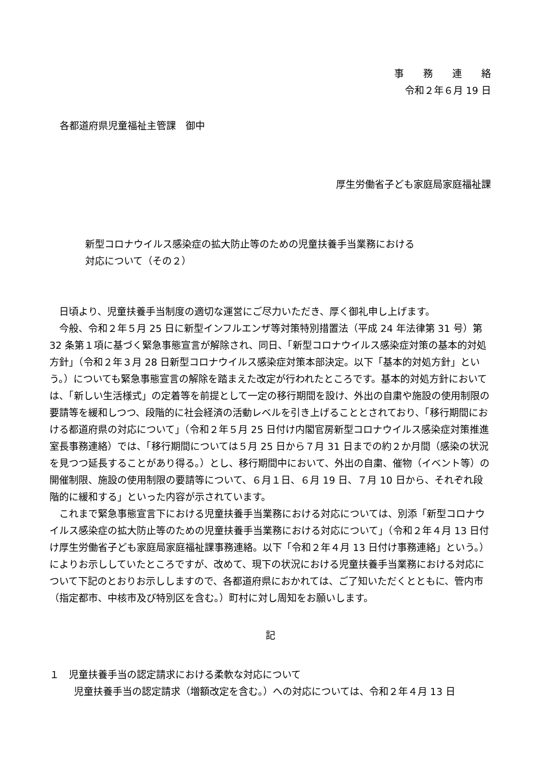事　　務　　連　　絡
令和２年６月 19 日
各都道府県児童福祉主管課　御中
厚生労働省子ども家庭局家庭福祉課
新型コロナウイルス感染症の拡大防止等のための児童扶養手当業務における
対応について（その２）
日頃より、児童扶養手当制度の適切な運営にご尽力いただき、厚く御礼申し上げます。
今般、令和２年５月 25 日に新型インフルエンザ等対策特別措置法（平成 24 年法律第 31 号）第 32 条第１項に基づく緊急事態宣言が解除され、同日、「新型コロナウイルス感染症対策の基本的対処方針」（令和２年３月 28 日新型コロナウイルス感染症対策本部決定。以下「基本的対処方針」という。）についても緊急事態宣言の解除を踏まえた改定が行われたところです。基本的対処方針においては、「新しい生活様式」の定着等を前提として一定の移行期間を設け、外出の自粛や施設の使用制限の要請等を緩和しつつ、段階的に社会経済の活動レベルを引き上げることとされており、「移行期間における都道府県の対応について」（令和２年５月 25 日付け内閣官房新型コロナウイルス感染症対策推進室長事務連絡）では、「移行期間については５月 25 日から７月 31 日までの約２か月間（感染の状況を見つつ延長することがあり得る。）とし、移行期間中において、外出の自粛、催物（イベント等）の開催制限、施設の使用制限の要請等について、６月１日、６月 19 日、７月 10 日から、それぞれ段階的に緩和する」といった内容が示されています。
これまで緊急事態宣言下における児童扶養手当業務における対応については、別添「新型コロナウイルス感染症の拡大防止等のための児童扶養手当業務における対応について」（令和２年４月 13 日付け厚生労働省子ども家庭局家庭福祉課事務連絡。以下「令和２年４月 13 日付け事務連絡」という。）によりお示ししていたところですが、改めて、現下の状況における児童扶養手当業務における対応について下記のとおりお示ししますので、各都道府県におかれては、ご了知いただくとともに、管内市（指定都市、中核市及び特別区を含む。）町村に対し周知をお願いします。
記
１　児童扶養手当の認定請求における柔軟な対応について
児童扶養手当の認定請求（増額改定を含む。）への対応については、令和２年４月 13 日